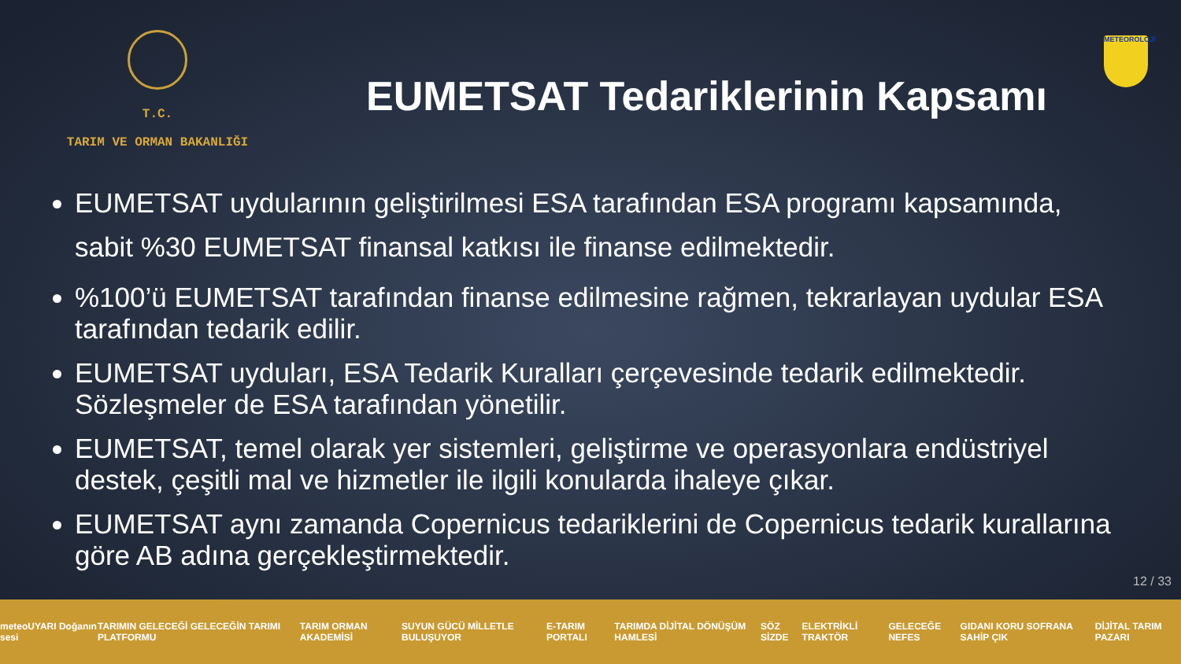T.C.
TARIM VE ORMAN BAKANLIĞI
EUMETSAT Tedariklerinin Kapsamı
METEOROLOJİ
EUMETSAT uydularının geliştirilmesi ESA tarafından ESA programı kapsamında, sabit %30 EUMETSAT finansal katkısı ile finanse edilmektedir.
%100’ü EUMETSAT tarafından finanse edilmesine rağmen, tekrarlayan uydular ESA tarafından tedarik edilir.
EUMETSAT uyduları, ESA Tedarik Kuralları çerçevesinde tedarik edilmektedir. Sözleşmeler de ESA tarafından yönetilir.
EUMETSAT, temel olarak yer sistemleri, geliştirme ve operasyonlara endüstriyel destek, çeşitli mal ve hizmetler ile ilgili konularda ihaleye çıkar.
EUMETSAT aynı zamanda Copernicus tedariklerini de Copernicus tedarik kurallarına göre AB adına gerçekleştirmektedir.
12 / 33
meteoUYARI Doğanın sesi TARIMIN GELECEĞİ GELECEĞİN TARIMI PLATFORMU TARIM ORMAN AKADEMİSİ SUYUN GÜCÜ MİLLETLE BULUŞUYOR E-TARIM PORTALI TARIMDA DİJİTAL DÖNÜŞÜM HAMLESİ SÖZ SİZDE ELEKTRİKLİ TRAKTÖR GELECEĞE NEFES GIDANI KORU SOFRANA SAHİP ÇIK DİJİTAL TARIM PAZARI